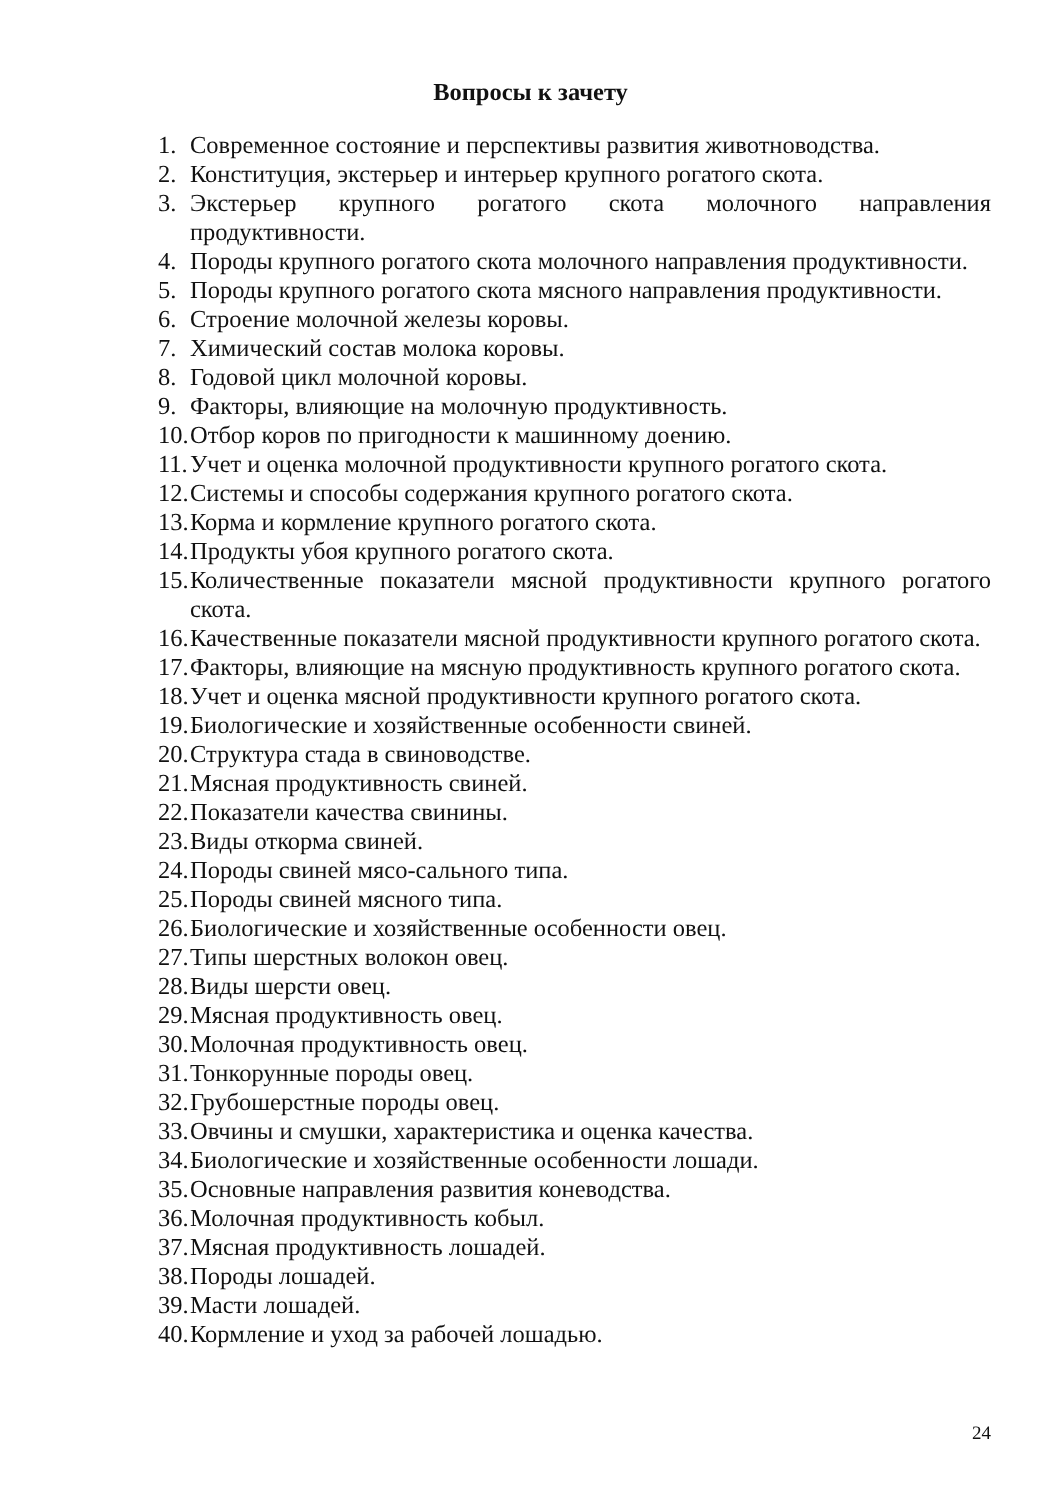Вопросы к зачету
1. Современное состояние и перспективы развития животноводства.
2. Конституция, экстерьер и интерьер крупного рогатого скота.
3. Экстерьер крупного рогатого скота молочного направления продуктивности.
4. Породы крупного рогатого скота молочного направления продуктивности.
5. Породы крупного рогатого скота мясного направления продуктивности.
6. Строение молочной железы коровы.
7. Химический состав молока коровы.
8. Годовой цикл молочной коровы.
9. Факторы, влияющие на молочную продуктивность.
10. Отбор коров по пригодности к машинному доению.
11. Учет и оценка молочной продуктивности крупного рогатого скота.
12. Системы и способы содержания крупного рогатого скота.
13. Корма и кормление крупного рогатого скота.
14. Продукты убоя крупного рогатого скота.
15. Количественные показатели мясной продуктивности крупного рогатого скота.
16. Качественные показатели мясной продуктивности крупного рогатого скота.
17. Факторы, влияющие на мясную продуктивность крупного рогатого скота.
18. Учет и оценка мясной продуктивности крупного рогатого скота.
19. Биологические и хозяйственные особенности свиней.
20. Структура стада в свиноводстве.
21. Мясная продуктивность свиней.
22. Показатели качества свинины.
23. Виды откорма свиней.
24. Породы свиней мясо-сального типа.
25. Породы свиней мясного типа.
26. Биологические и хозяйственные особенности овец.
27. Типы шерстных волокон овец.
28. Виды шерсти овец.
29. Мясная продуктивность овец.
30. Молочная продуктивность овец.
31. Тонкорунные породы овец.
32. Грубошерстные породы овец.
33. Овчины и смушки, характеристика и оценка качества.
34. Биологические и хозяйственные особенности лошади.
35. Основные направления развития коневодства.
36. Молочная продуктивность кобыл.
37. Мясная продуктивность лошадей.
38. Породы лошадей.
39. Масти лошадей.
40. Кормление и уход за рабочей лошадью.
24